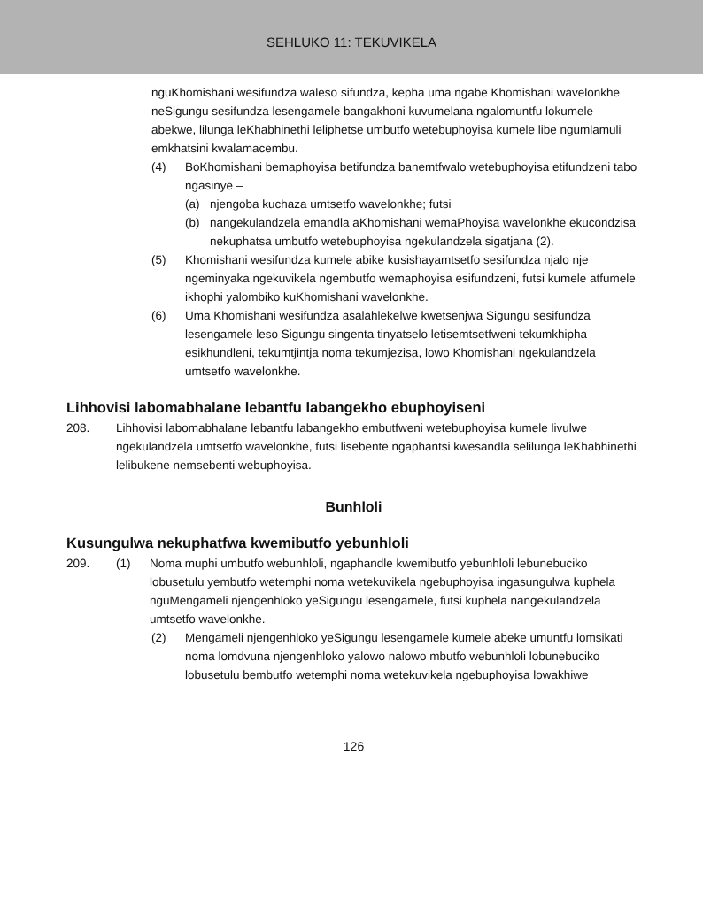SEHLUKO 11: TEKUVIKELA
nguKhomishani wesifundza waleso sifundza, kepha uma ngabe Khomishani wavelonkhe neSigungu sesifundza lesengamele bangakhoni kuvumelana ngalomuntfu lokumele abekwe, lilunga leKhabhinethi leliphetse umbutfo wetebuphoyisa kumele libe ngumlamuli emkhatsini kwalamacembu.
(4) BoKhomishani bemaphoyisa betifundza banemtfwalo wetebuphoyisa etifundzeni tabo ngasinye –
(a) njengoba kuchaza umtsetfo wavelonkhe; futsi
(b) nangekulandzela emandla aKhomishani wemaPhoyisa wavelonkhe ekucondzisa nekuphatsa umbutfo wetebuphoyisa ngekulandzela sigatjana (2).
(5) Khomishani wesifundza kumele abike kusishayamtsetfo sesifundza njalo nje ngeminyaka ngekuvikela ngembutfo wemaphoyisa esifundzeni, futsi kumele atfumele ikhophi yalombiko kuKhomishani wavelonkhe.
(6) Uma Khomishani wesifundza asalahlekelwe kwetsenjwa Sigungu sesifundza lesengamele leso Sigungu singenta tinyatselo letisemtsetfweni tekumkhipha esikhundleni, tekumtjintja noma tekumjezisa, lowo Khomishani ngekulandzela umtsetfo wavelonkhe.
Lihhovisi labomabhalane lebantfu labangekho ebuphoyiseni
208. Lihhovisi labomabhalane lebantfu labangekho embutfweni wetebuphoyisa kumele livulwe ngekulandzela umtsetfo wavelonkhe, futsi lisebente ngaphantsi kwesandla selilunga leKhabhinethi lelibukene nemsebenti webuphoyisa.
Bunhloli
Kusungulwa nekuphatfwa kwemibutfo yebunhloli
209. (1) Noma muphi umbutfo webunhloli, ngaphandle kwemibutfo yebunhloli lebunebuciko lobusetulu yembutfo wetemphi noma wetekuvikela ngebuphoyisa ingasungulwa kuphela nguMengameli njengenhloko yeSigungu lesengamele, futsi kuphela nangekulandzela umtsetfo wavelonkhe.
(2) Mengameli njengenhloko yeSigungu lesengamele kumele abeke umuntfu lomsikati noma lomdvuna njengenhloko yalowo nalowo mbutfo webunhloli lobunebuciko lobusetulu bembutfo wetemphi noma wetekuvikela ngebuphoyisa lowakhiwe
126